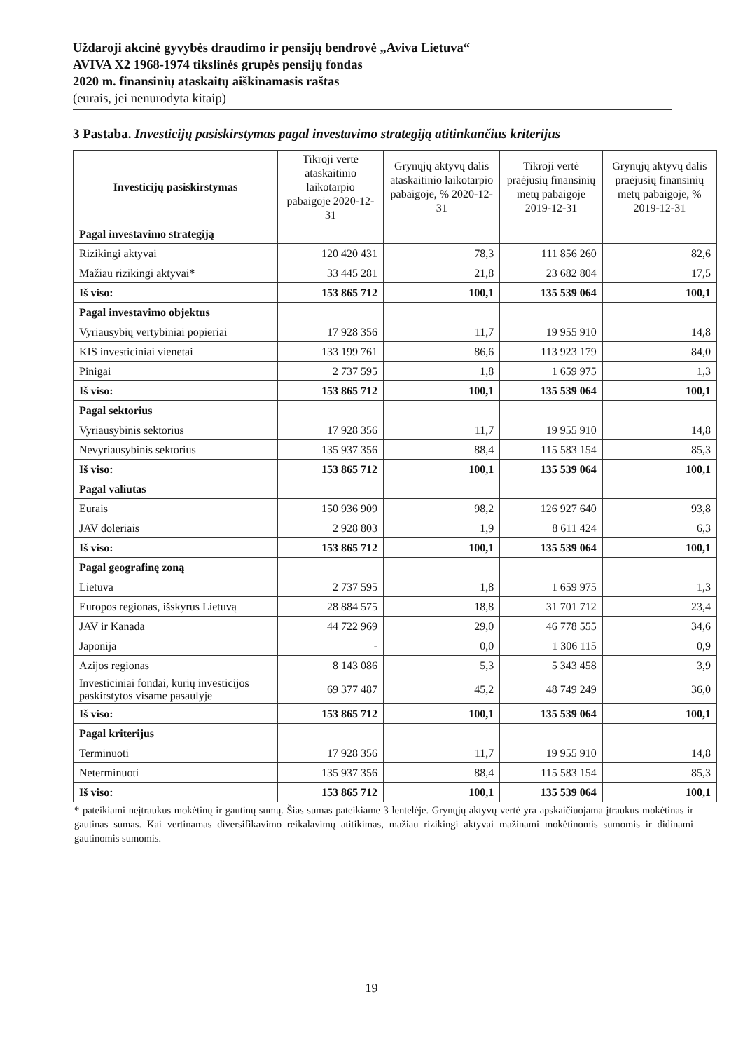Uždaroji akcinė gyvybės draudimo ir pensijų bendrovė „Aviva Lietuva“AVIVA X2 1968-1974 tikslinės grupės pensijų fondas
2020 m. finansinių ataskaitų aiškinamasis raštas
(eurais, jei nenurodyta kitaip)
3 Pastaba. Investicijų pasiskirstymas pagal investavimo strategiją atitinkančius kriterijus
| Investicijų pasiskirstymas | Tikroji vertė ataskaitinio laikotarpio pabaigoje 2020-12-31 | Grynųjų aktyvų dalis ataskaitinio laikotarpio pabaigoje, % 2020-12-31 | Tikroji vertė praėjusių finansinių metų pabaigoje 2019-12-31 | Grynųjų aktyvų dalis praėjusių finansinių metų pabaigoje, % 2019-12-31 |
| --- | --- | --- | --- | --- |
| Pagal investavimo strategiją | | | | |
| Rizikingi aktyvai | 120 420 431 | 78,3 | 111 856 260 | 82,6 |
| Mažiau rizikingi aktyvai* | 33 445 281 | 21,8 | 23 682 804 | 17,5 |
| Iš viso: | 153 865 712 | 100,1 | 135 539 064 | 100,1 |
| Pagal investavimo objektus | | | | |
| Vyriausybių vertybiniai popieriai | 17 928 356 | 11,7 | 19 955 910 | 14,8 |
| KIS investiciniai vienetai | 133 199 761 | 86,6 | 113 923 179 | 84,0 |
| Pinigai | 2 737 595 | 1,8 | 1 659 975 | 1,3 |
| Iš viso: | 153 865 712 | 100,1 | 135 539 064 | 100,1 |
| Pagal sektorius | | | | |
| Vyriausybinis sektorius | 17 928 356 | 11,7 | 19 955 910 | 14,8 |
| Nevyriausybinis sektorius | 135 937 356 | 88,4 | 115 583 154 | 85,3 |
| Iš viso: | 153 865 712 | 100,1 | 135 539 064 | 100,1 |
| Pagal valiutas | | | | |
| Eurais | 150 936 909 | 98,2 | 126 927 640 | 93,8 |
| JAV doleriais | 2 928 803 | 1,9 | 8 611 424 | 6,3 |
| Iš viso: | 153 865 712 | 100,1 | 135 539 064 | 100,1 |
| Pagal geografinę zoną | | | | |
| Lietuva | 2 737 595 | 1,8 | 1 659 975 | 1,3 |
| Europos regionas, išskyrus Lietuvą | 28 884 575 | 18,8 | 31 701 712 | 23,4 |
| JAV ir Kanada | 44 722 969 | 29,0 | 46 778 555 | 34,6 |
| Japonija | - | 0,0 | 1 306 115 | 0,9 |
| Azijos regionas | 8 143 086 | 5,3 | 5 343 458 | 3,9 |
| Investiciniai fondai, kurių investicijos paskirstytos visame pasaulyje | 69 377 487 | 45,2 | 48 749 249 | 36,0 |
| Iš viso: | 153 865 712 | 100,1 | 135 539 064 | 100,1 |
| Pagal kriterijus | | | | |
| Terminuoti | 17 928 356 | 11,7 | 19 955 910 | 14,8 |
| Neterminuoti | 135 937 356 | 88,4 | 115 583 154 | 85,3 |
| Iš viso: | 153 865 712 | 100,1 | 135 539 064 | 100,1 |
* pateikiami neįtraukus mokėtinų ir gautinų sumų. Šias sumas pateikiame 3 lentelėje. Grynųjų aktyvų vertė yra apskaičiuojama įtraukus mokėtinas ir gautinas sumas. Kai vertinamas diversifikavimo reikalavimų atitikimas, mažiau rizikingi aktyvai mažinami mokėtinomis sumomis ir didinami gautinomis sumomis.
19